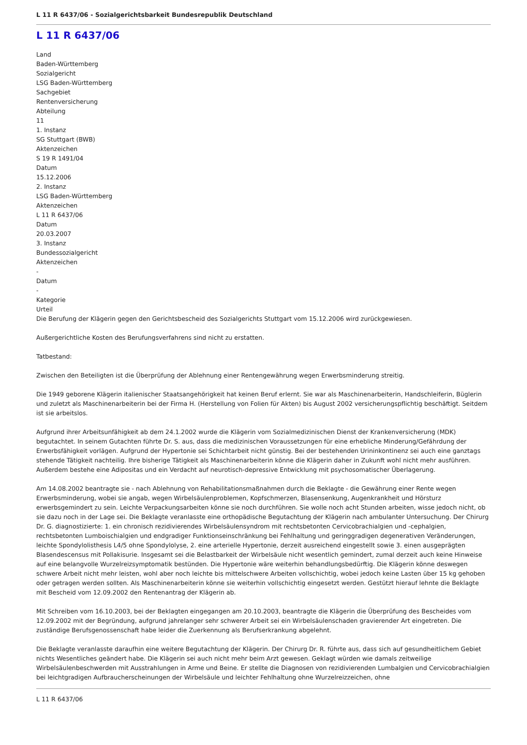L 11 R 6437/06 - Sozialgerichtsbarkeit Bundesrepublik Deutschland
L 11 R 6437/06
Land
Baden-Württemberg
Sozialgericht
LSG Baden-Württemberg
Sachgebiet
Rentenversicherung
Abteilung
11
1. Instanz
SG Stuttgart (BWB)
Aktenzeichen
S 19 R 1491/04
Datum
15.12.2006
2. Instanz
LSG Baden-Württemberg
Aktenzeichen
L 11 R 6437/06
Datum
20.03.2007
3. Instanz
Bundessozialgericht
Aktenzeichen
-
Datum
-
Kategorie
Urteil
Die Berufung der Klägerin gegen den Gerichtsbescheid des Sozialgerichts Stuttgart vom 15.12.2006 wird zurückgewiesen.
Außergerichtliche Kosten des Berufungsverfahrens sind nicht zu erstatten.
Tatbestand:
Zwischen den Beteiligten ist die Überprüfung der Ablehnung einer Rentengewährung wegen Erwerbsminderung streitig.
Die 1949 geborene Klägerin italienischer Staatsangehörigkeit hat keinen Beruf erlernt. Sie war als Maschinenarbeiterin, Handschleiferin, Büglerin und zuletzt als Maschinenarbeiterin bei der Firma H. (Herstellung von Folien für Akten) bis August 2002 versicherungspflichtig beschäftigt. Seitdem ist sie arbeitslos.
Aufgrund ihrer Arbeitsunfähigkeit ab dem 24.1.2002 wurde die Klägerin vom Sozialmedizinischen Dienst der Krankenversicherung (MDK) begutachtet. In seinem Gutachten führte Dr. S. aus, dass die medizinischen Voraussetzungen für eine erhebliche Minderung/Gefährdung der Erwerbsfähigkeit vorlägen. Aufgrund der Hypertonie sei Schichtarbeit nicht günstig. Bei der bestehenden Urininkontinenz sei auch eine ganztags stehende Tätigkeit nachteilig. Ihre bisherige Tätigkeit als Maschinenarbeiterin könne die Klägerin daher in Zukunft wohl nicht mehr ausführen. Außerdem bestehe eine Adipositas und ein Verdacht auf neurotisch-depressive Entwicklung mit psychosomatischer Überlagerung.
Am 14.08.2002 beantragte sie - nach Ablehnung von Rehabilitationsmaßnahmen durch die Beklagte - die Gewährung einer Rente wegen Erwerbsminderung, wobei sie angab, wegen Wirbelsäulenproblemen, Kopfschmerzen, Blasensenkung, Augenkrankheit und Hörsturz erwerbsgemindert zu sein. Leichte Verpackungsarbeiten könne sie noch durchführen. Sie wolle noch acht Stunden arbeiten, wisse jedoch nicht, ob sie dazu noch in der Lage sei. Die Beklagte veranlasste eine orthopädische Begutachtung der Klägerin nach ambulanter Untersuchung. Der Chirurg Dr. G. diagnostizierte: 1. ein chronisch rezidivierendes Wirbelsäulensyndrom mit rechtsbetonten Cervicobrachialgien und -cephalgien, rechtsbetonten Lumboischialgien und endgradiger Funktionseinschränkung bei Fehlhaltung und geringgradigen degenerativen Veränderungen, leichte Spondylolisthesis L4/5 ohne Spondylolyse, 2. eine arterielle Hypertonie, derzeit ausreichend eingestellt sowie 3. einen ausgeprägten Blasendescensus mit Pollakisurie. Insgesamt sei die Belastbarkeit der Wirbelsäule nicht wesentlich gemindert, zumal derzeit auch keine Hinweise auf eine belangvolle Wurzelreizsymptomatik bestünden. Die Hypertonie wäre weiterhin behandlungsbedürftig. Die Klägerin könne deswegen schwere Arbeit nicht mehr leisten, wohl aber noch leichte bis mittelschwere Arbeiten vollschichtig, wobei jedoch keine Lasten über 15 kg gehoben oder getragen werden sollten. Als Maschinenarbeiterin könne sie weiterhin vollschichtig eingesetzt werden. Gestützt hierauf lehnte die Beklagte mit Bescheid vom 12.09.2002 den Rentenantrag der Klägerin ab.
Mit Schreiben vom 16.10.2003, bei der Beklagten eingegangen am 20.10.2003, beantragte die Klägerin die Überprüfung des Bescheides vom 12.09.2002 mit der Begründung, aufgrund jahrelanger sehr schwerer Arbeit sei ein Wirbelsäulenschaden gravierender Art eingetreten. Die zuständige Berufsgenossenschaft habe leider die Zuerkennung als Berufserkrankung abgelehnt.
Die Beklagte veranlasste daraufhin eine weitere Begutachtung der Klägerin. Der Chirurg Dr. R. führte aus, dass sich auf gesundheitlichem Gebiet nichts Wesentliches geändert habe. Die Klägerin sei auch nicht mehr beim Arzt gewesen. Geklagt würden wie damals zeitweilige Wirbelsäulenbeschwerden mit Ausstrahlungen in Arme und Beine. Er stellte die Diagnosen von rezidivierenden Lumbalgien und Cervicobrachialgien bei leichtgradigen Aufbraucherscheinungen der Wirbelsäule und leichter Fehlhaltung ohne Wurzelreizzeichen, ohne
L 11 R 6437/06